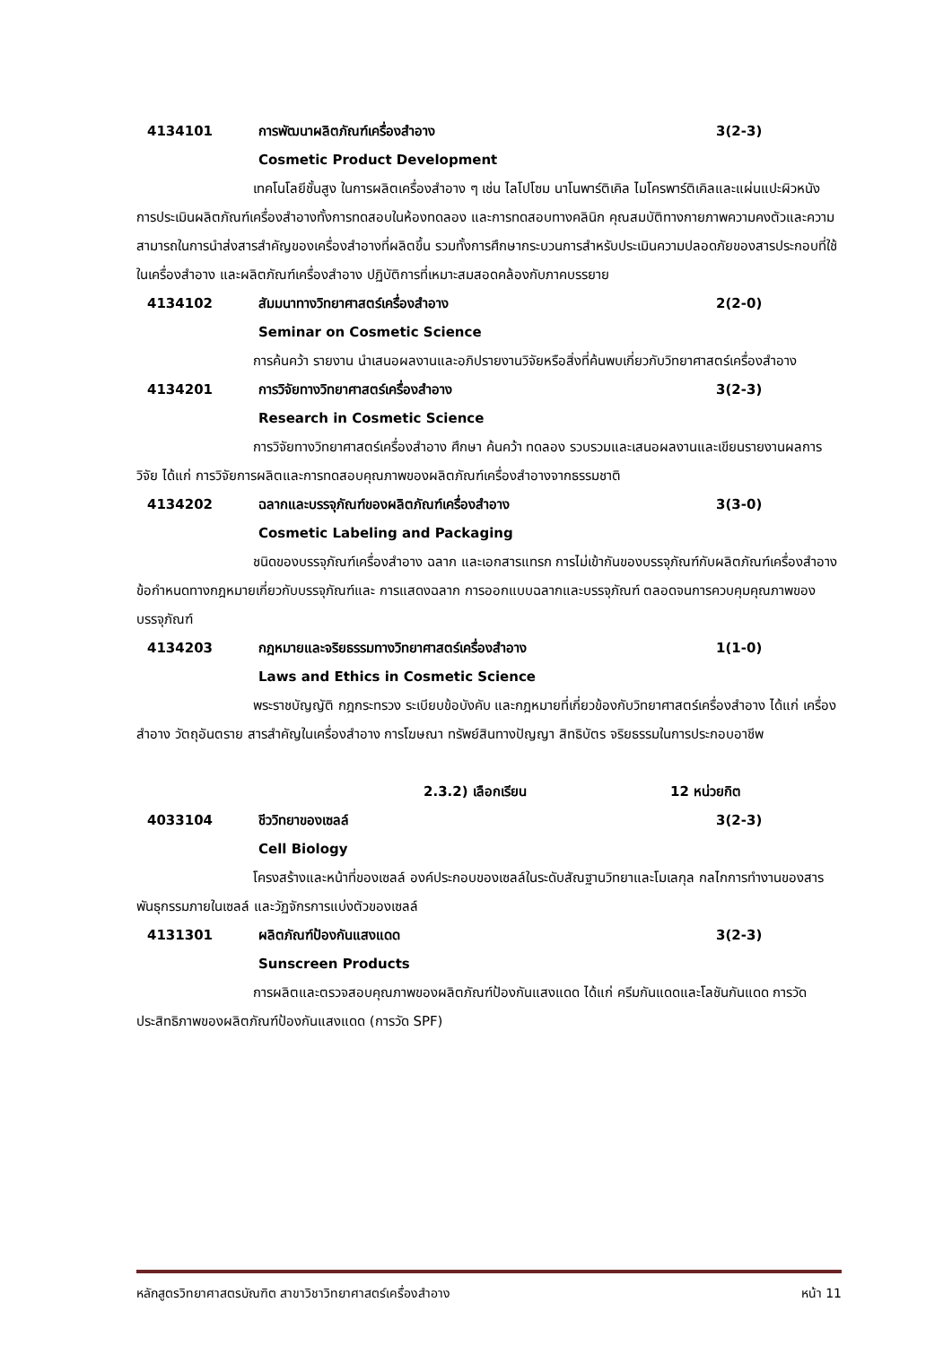4134101 การพัฒนาผลิตภัณฑ์เครื่องสำอาง 3(2-3)
Cosmetic Product Development
เทคโนโลยีชั้นสูง ในการผลิตเครื่องสำอาง ๆ เช่น ไลโปโซม นาโนพาร์ติเคิล ไมโครพาร์ติเคิลและแผ่นแปะผิวหนัง การประเมินผลิตภัณฑ์เครื่องสำอางทั้งการทดสอบในห้องทดลอง และการทดสอบทางคลินิก คุณสมบัติทางกายภาพความคงตัวและความสามารถในการนำส่งสารสำคัญของเครื่องสำอางที่ผลิตขึ้น รวมทั้งการศึกษากระบวนการสำหรับประเมินความปลอดภัยของสารประกอบที่ใช้ในเครื่องสำอาง และผลิตภัณฑ์เครื่องสำอาง ปฏิบัติการที่เหมาะสมสอดคล้องกับภาคบรรยาย
4134102 สัมมนาทางวิทยาศาสตร์เครื่องสำอาง 2(2-0)
Seminar on Cosmetic Science
การค้นคว้า รายงาน นำเสนอผลงานและอภิปรายงานวิจัยหรือสิ่งที่ค้นพบเกี่ยวกับวิทยาศาสตร์เครื่องสำอาง
4134201 การวิจัยทางวิทยาศาสตร์เครื่องสำอาง 3(2-3)
Research in Cosmetic Science
การวิจัยทางวิทยาศาสตร์เครื่องสำอาง ศึกษา ค้นคว้า ทดลอง รวบรวมและเสนอผลงานและเขียนรายงานผลการวิจัย ได้แก่ การวิจัยการผลิตและการทดสอบคุณภาพของผลิตภัณฑ์เครื่องสำอางจากธรรมชาติ
4134202 ฉลากและบรรจุภัณฑ์ของผลิตภัณฑ์เครื่องสำอาง 3(3-0)
Cosmetic Labeling and Packaging
ชนิดของบรรจุภัณฑ์เครื่องสำอาง ฉลาก และเอกสารแทรก การไม่เข้ากันของบรรจุภัณฑ์กับผลิตภัณฑ์เครื่องสำอาง ข้อกำหนดทางกฎหมายเกี่ยวกับบรรจุภัณฑ์และ การแสดงฉลาก การออกแบบฉลากและบรรจุภัณฑ์ ตลอดจนการควบคุมคุณภาพของบรรจุภัณฑ์
4134203 กฎหมายและจริยธรรมทางวิทยาศาสตร์เครื่องสำอาง 1(1-0)
Laws and Ethics in Cosmetic Science
พระราชบัญญัติ กฎกระทรวง ระเบียบข้อบังคับ และกฎหมายที่เกี่ยวข้องกับวิทยาศาสตร์เครื่องสำอาง ได้แก่ เครื่องสำอาง วัตถุอันตราย สารสำคัญในเครื่องสำอาง การโฆษณา ทรัพย์สินทางปัญญา สิทธิบัตร จริยธรรมในการประกอบอาชีพ
2.3.2) เลือกเรียน 12 หน่วยกิต
4033104 ชีววิทยาของเซลล์ 3(2-3)
Cell Biology
โครงสร้างและหน้าที่ของเซลล์ องค์ประกอบของเซลล์ในระดับสัณฐานวิทยาและโมเลกุล กลไกการทำงานของสารพันธุกรรมภายในเซลล์ และวัฏจักรการแบ่งตัวของเซลล์
4131301 ผลิตภัณฑ์ป้องกันแสงแดด 3(2-3)
Sunscreen Products
การผลิตและตรวจสอบคุณภาพของผลิตภัณฑ์ป้องกันแสงแดด ได้แก่ ครีมกันแดดและโลชันกันแดด การวัดประสิทธิภาพของผลิตภัณฑ์ป้องกันแสงแดด (การวัด SPF)
หลักสูตรวิทยาศาสตรบัณฑิต สาขาวิชาวิทยาศาสตร์เครื่องสำอาง หน้า 11